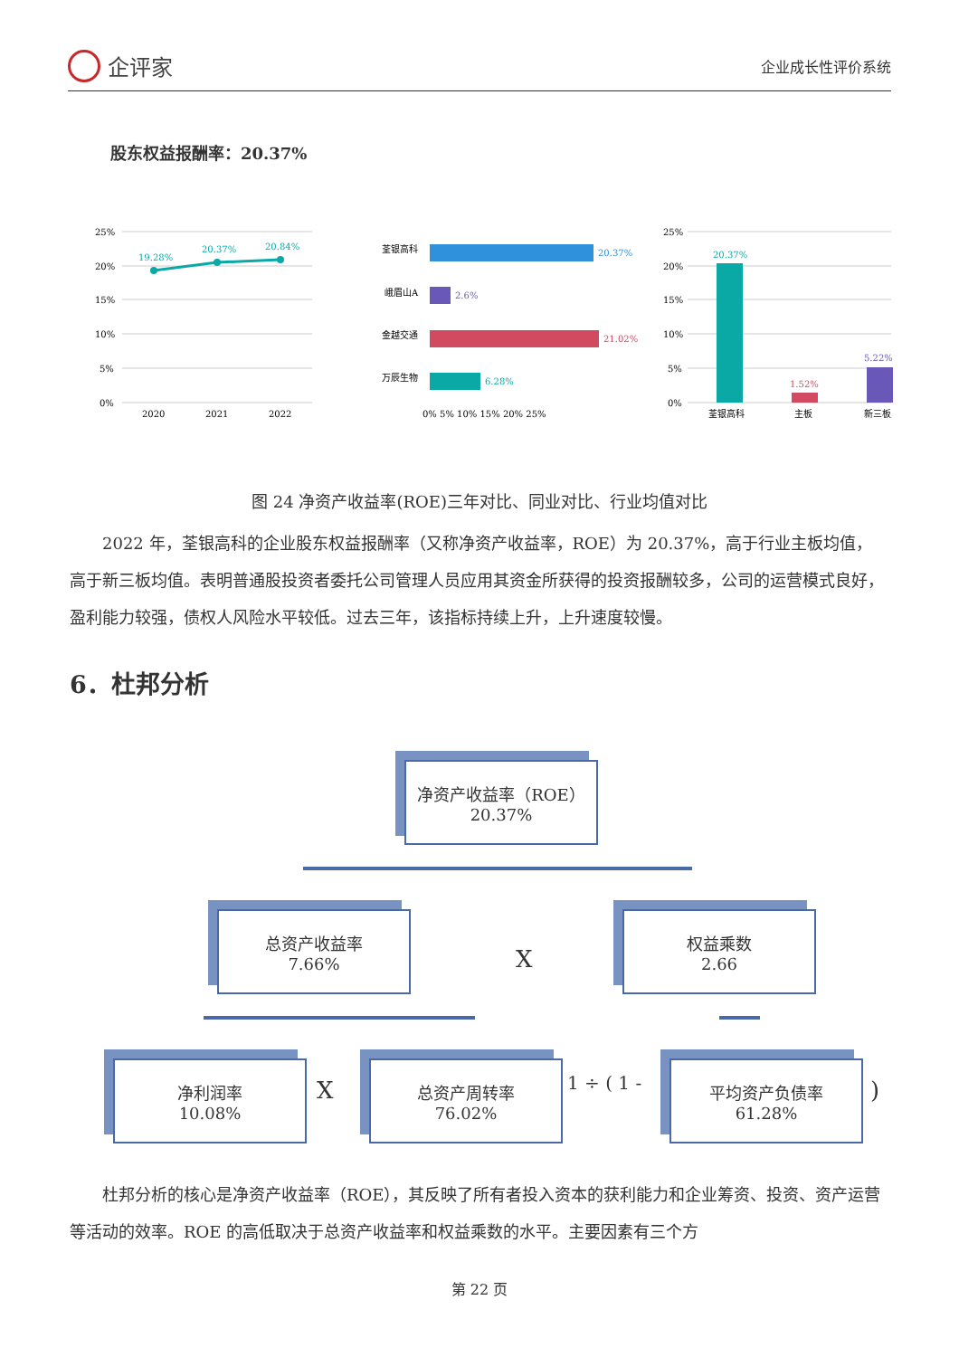企评家
企业成长性评价系统
股东权益报酬率：20.37%
25%
20%
15%
10%
5%
0%
19.28%
20.37%
20.84%
2020
2021
2022
荃银高科
20.37%
峨眉山A
2.6%
金越交通
21.02%
万辰生物
6.28%
0% 5% 10% 15% 20% 25%
25%
20%
15%
10%
5%
0%
20.37%
1.52%
5.22%
荃银高科
主板
新三板
图 24 净资产收益率(ROE)三年对比、同业对比、行业均值对比
2022 年，荃银高科的企业股东权益报酬率（又称净资产收益率，ROE）为 20.37%，高于行业主板均值，高于新三板均值。表明普通股投资者委托公司管理人员应用其资金所获得的投资报酬较多，公司的运营模式良好，盈利能力较强，债权人风险水平较低。过去三年，该指标持续上升，上升速度较慢。
6．杜邦分析
净资产收益率（ROE）
20.37%
总资产收益率
7.66%
X
权益乘数
2.66
净利润率
10.08%
X
总资产周转率
76.02%
1 ÷ ( 1 -
平均资产负债率
61.28%
)
杜邦分析的核心是净资产收益率（ROE），其反映了所有者投入资本的获利能力和企业筹资、投资、资产运营等活动的效率。ROE 的高低取决于总资产收益率和权益乘数的水平。主要因素有三个方
第 22 页